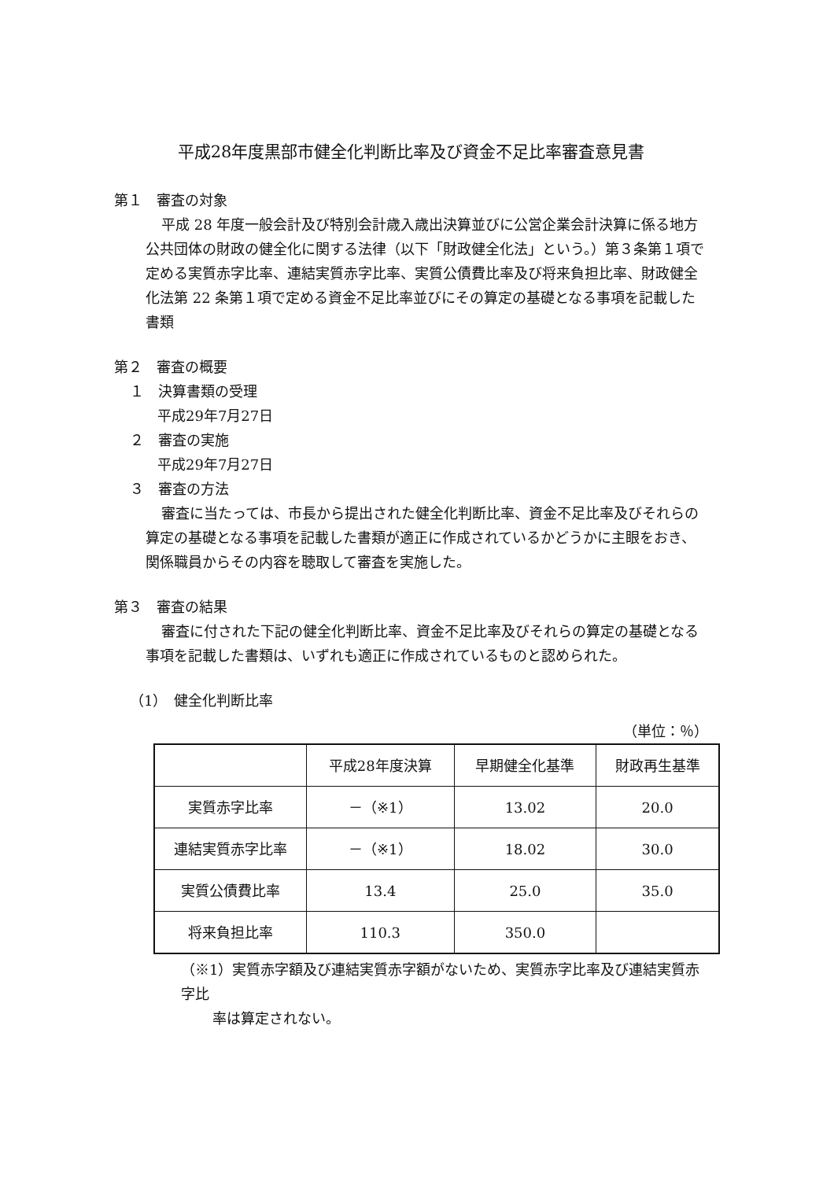平成28年度黒部市健全化判断比率及び資金不足比率審査意見書
第１　審査の対象
平成 28 年度一般会計及び特別会計歳入歳出決算並びに公営企業会計決算に係る地方公共団体の財政の健全化に関する法律（以下「財政健全化法」という。）第３条第１項で定める実質赤字比率、連結実質赤字比率、実質公債費比率及び将来負担比率、財政健全化法第 22 条第１項で定める資金不足比率並びにその算定の基礎となる事項を記載した書類
第２　審査の概要
１　決算書類の受理
平成29年7月27日
２　審査の実施
平成29年7月27日
３　審査の方法
審査に当たっては、市長から提出された健全化判断比率、資金不足比率及びそれらの算定の基礎となる事項を記載した書類が適正に作成されているかどうかに主眼をおき、関係職員からその内容を聴取して審査を実施した。
第３　審査の結果
審査に付された下記の健全化判断比率、資金不足比率及びそれらの算定の基礎となる事項を記載した書類は、いずれも適正に作成されているものと認められた。
（1）　健全化判断比率
（単位：％）
| | 平成28年度決算 | 早期健全化基準 | 財政再生基準 |
| --- | --- | --- | --- |
| 実質赤字比率 | －（※1） | 13.02 | 20.0 |
| 連結実質赤字比率 | －（※1） | 18.02 | 30.0 |
| 実質公債費比率 | 13.4 | 25.0 | 35.0 |
| 将来負担比率 | 110.3 | 350.0 | |
（※1）実質赤字額及び連結実質赤字額がないため、実質赤字比率及び連結実質赤字比
率は算定されない。